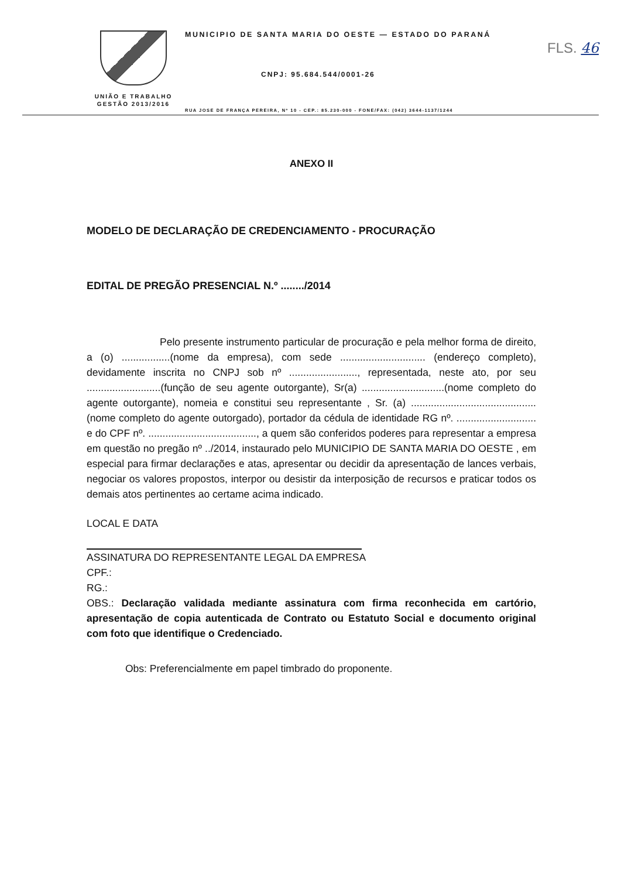UNIÃO E TRABALHO
GESTÃO 2013/2016
MUNICIPIO DE SANTA MARIA DO OESTE — ESTADO DO PARANÁ
FLS. 46
CNPJ: 95.684.544/0001-26
RUA JOSE DE FRANÇA PEREIRA, Nº 10 - CEP.: 85.230-000 - FONE/FAX: (042) 3644-1137/1244
ANEXO II
MODELO DE DECLARAÇÃO DE CREDENCIAMENTO - PROCURAÇÃO
EDITAL DE PREGÃO PRESENCIAL N.º ......../2014
Pelo presente instrumento particular de procuração e pela melhor forma de direito, a (o) .................(nome da empresa), com sede .............................. (endereço completo), devidamente inscrita no CNPJ sob nº ........................, representada, neste ato, por seu ..........................(função de seu agente outorgante), Sr(a) .............................(nome completo do agente outorgante), nomeia e constitui seu representante , Sr. (a) ............................................ (nome completo do agente outorgado), portador da cédula de identidade RG nº. ............................ e do CPF nº. ......................................, a quem são conferidos poderes para representar a empresa em questão no pregão nº ../2014, instaurado pelo MUNICIPIO DE SANTA MARIA DO OESTE , em especial para firmar declarações e atas, apresentar ou decidir da apresentação de lances verbais, negociar os valores propostos, interpor ou desistir da interposição de recursos e praticar todos os demais atos pertinentes ao certame acima indicado.
LOCAL E DATA
ASSINATURA DO REPRESENTANTE LEGAL DA EMPRESA
CPF.:
RG.:
OBS.: Declaração validada mediante assinatura com firma reconhecida em cartório, apresentação de copia autenticada de Contrato ou Estatuto Social e documento original com foto que identifique o Credenciado.
Obs: Preferencialmente em papel timbrado do proponente.